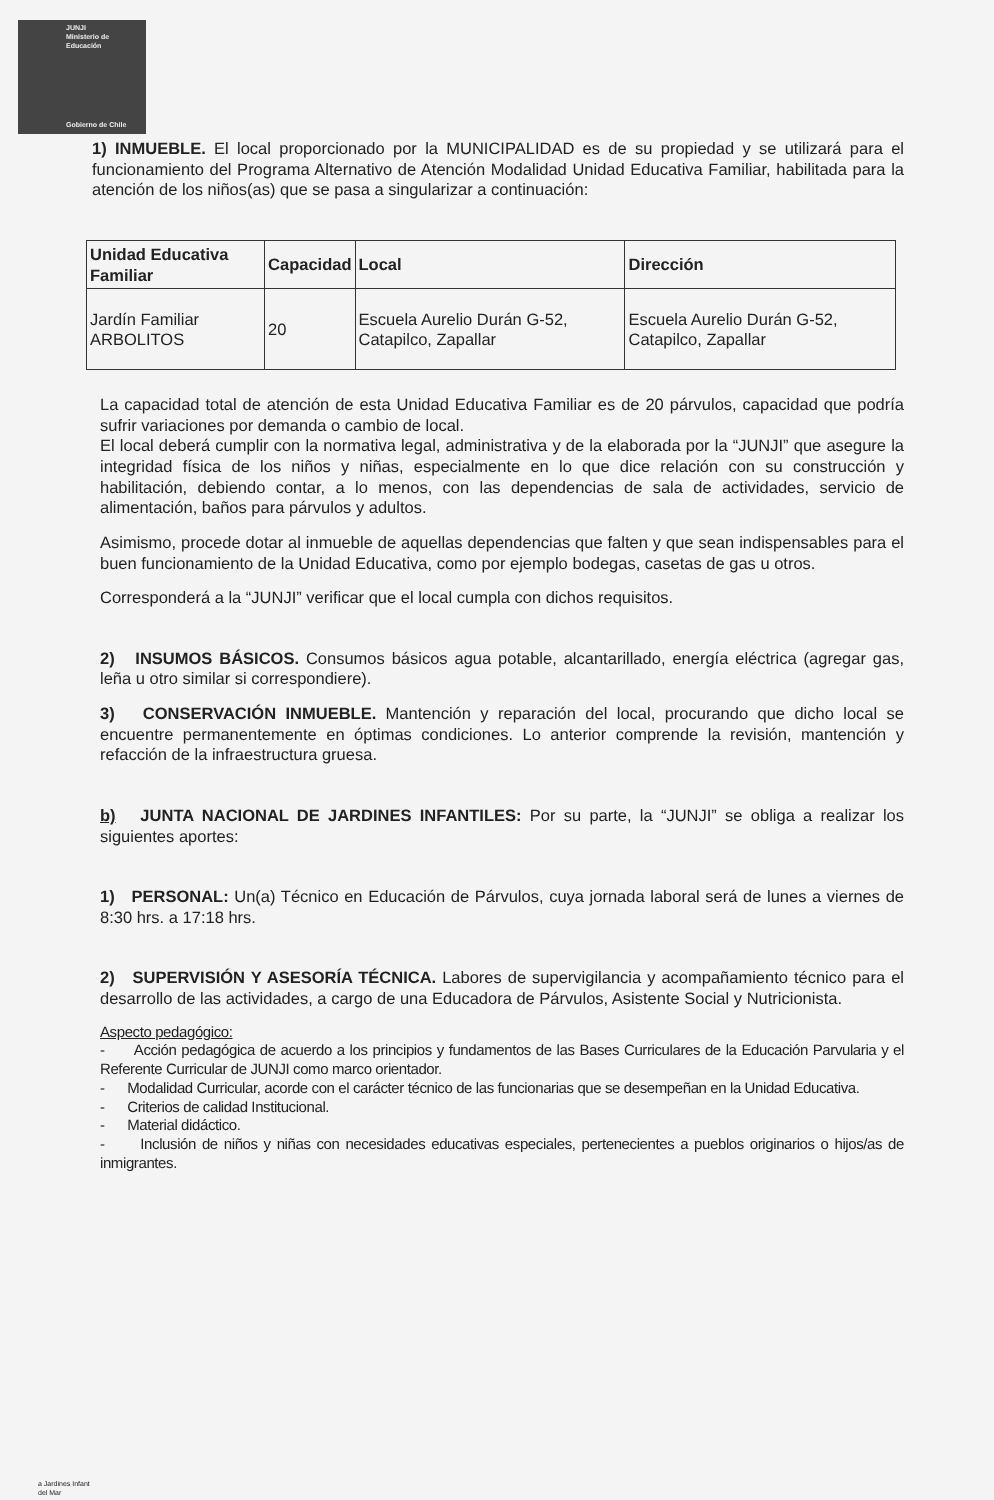JUNJI
Ministerio de
Educación
Gobierno de Chile
1) INMUEBLE. El local proporcionado por la MUNICIPALIDAD es de su propiedad y se utilizará para el funcionamiento del Programa Alternativo de Atención Modalidad Unidad Educativa Familiar, habilitada para la atención de los niños(as) que se pasa a singularizar a continuación:
| Unidad Educativa Familiar | Capacidad | Local | Dirección |
| --- | --- | --- | --- |
| Jardín Familiar ARBOLITOS | 20 | Escuela Aurelio Durán G-52, Catapilco, Zapallar | Escuela Aurelio Durán G-52, Catapilco, Zapallar |
La capacidad total de atención de esta Unidad Educativa Familiar es de 20 párvulos, capacidad que podría sufrir variaciones por demanda o cambio de local.
El local deberá cumplir con la normativa legal, administrativa y de la elaborada por la “JUNJI” que asegure la integridad física de los niños y niñas, especialmente en lo que dice relación con su construcción y habilitación, debiendo contar, a lo menos, con las dependencias de sala de actividades, servicio de alimentación, baños para párvulos y adultos.
Asimismo, procede dotar al inmueble de aquellas dependencias que falten y que sean indispensables para el buen funcionamiento de la Unidad Educativa, como por ejemplo bodegas, casetas de gas u otros.
Corresponderá a la “JUNJI” verificar que el local cumpla con dichos requisitos.
2) INSUMOS BÁSICOS. Consumos básicos agua potable, alcantarillado, energía eléctrica (agregar gas, leña u otro similar si correspondiere).
3) CONSERVACIÓN INMUEBLE. Mantención y reparación del local, procurando que dicho local se encuentre permanentemente en óptimas condiciones. Lo anterior comprende la revisión, mantención y refacción de la infraestructura gruesa.
b) JUNTA NACIONAL DE JARDINES INFANTILES: Por su parte, la “JUNJI” se obliga a realizar los siguientes aportes:
1) PERSONAL: Un(a) Técnico en Educación de Párvulos, cuya jornada laboral será de lunes a viernes de 8:30 hrs. a 17:18 hrs.
2) SUPERVISIÓN Y ASESORÍA TÉCNICA. Labores de supervigilancia y acompañamiento técnico para el desarrollo de las actividades, a cargo de una Educadora de Párvulos, Asistente Social y Nutricionista.
Aspecto pedagógico:
- Acción pedagógica de acuerdo a los principios y fundamentos de las Bases Curriculares de la Educación Parvularia y el Referente Curricular de JUNJI como marco orientador.
- Modalidad Curricular, acorde con el carácter técnico de las funcionarias que se desempeñan en la Unidad Educativa.
- Criterios de calidad Institucional.
- Material didáctico.
- Inclusión de niños y niñas con necesidades educativas especiales, pertenecientes a pueblos originarios o hijos/as de inmigrantes.
a Jardines Infant
del Mar